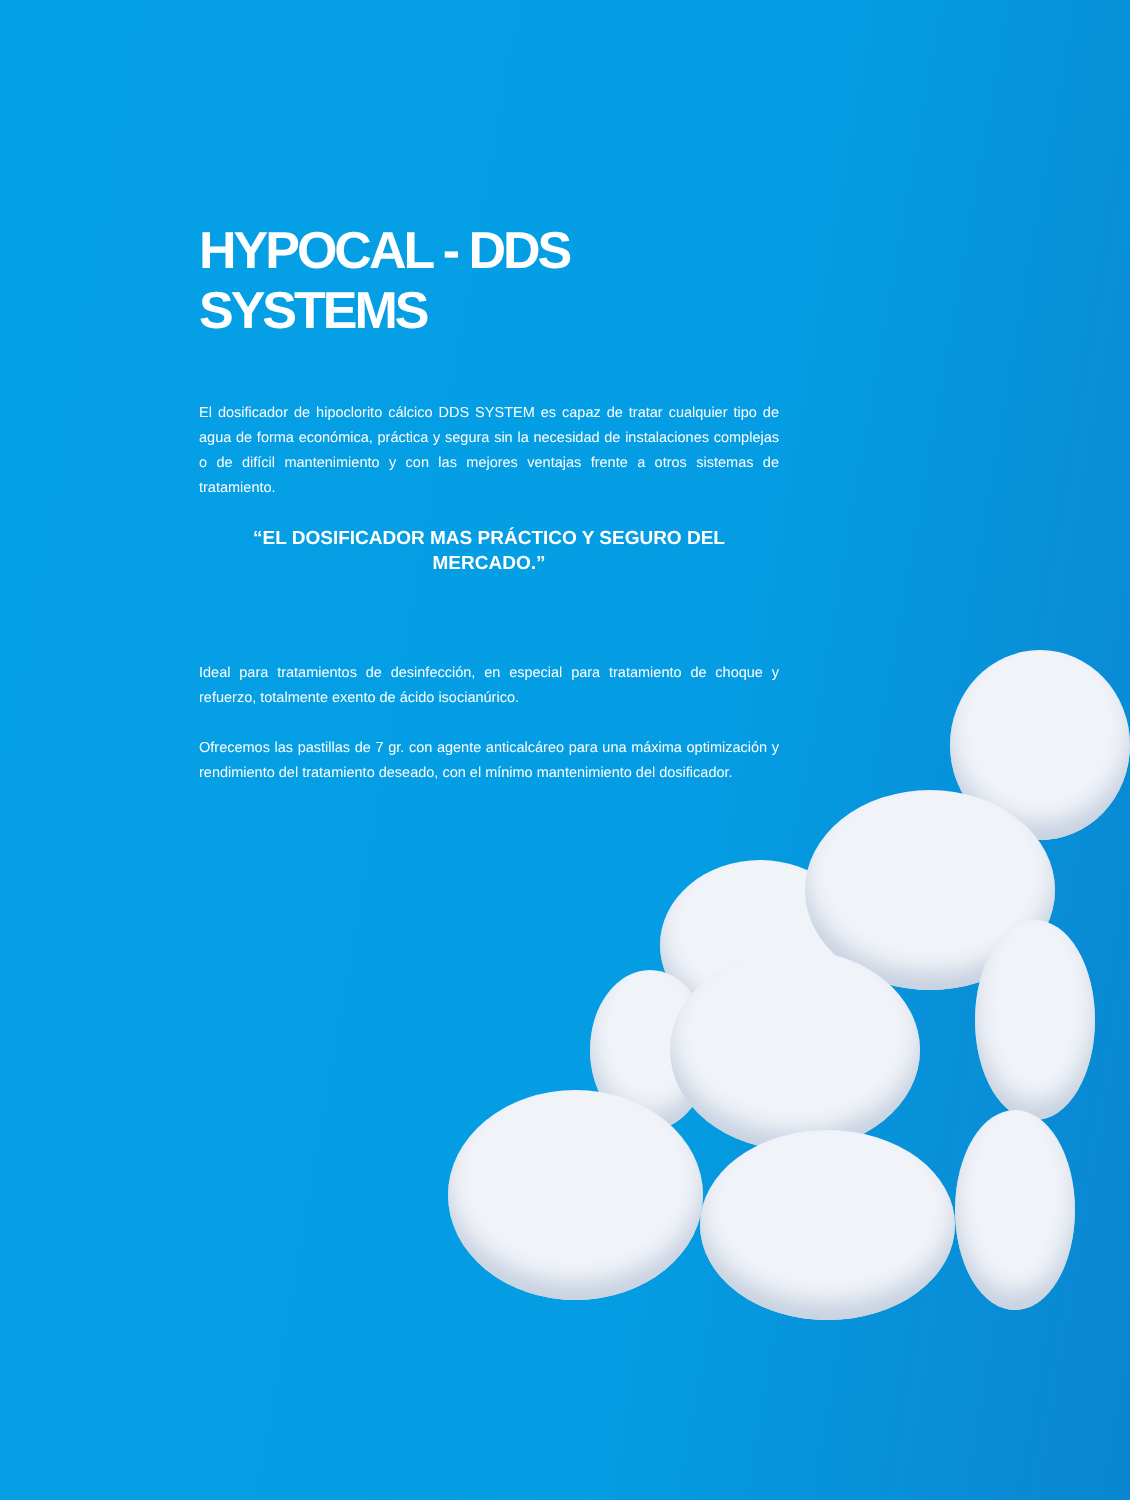HYPOCAL - DDS SYSTEMS
El dosificador de hipoclorito cálcico DDS SYSTEM es capaz de tratar cualquier tipo de agua de forma económica, práctica y segura sin la necesidad de instalaciones complejas o de difícil mantenimiento y con las mejores ventajas frente a otros sistemas de tratamiento.
“EL DOSIFICADOR MAS PRÁCTICO Y SEGURO DEL MERCADO.”
Ideal para tratamientos de desinfección, en especial para tratamiento de choque y refuerzo, totalmente exento de ácido isocianúrico.
Ofrecemos las pastillas de 7 gr. con agente anticalcáreo para una máxima optimización y rendimiento del tratamiento deseado, con el mínimo mantenimiento del dosificador.